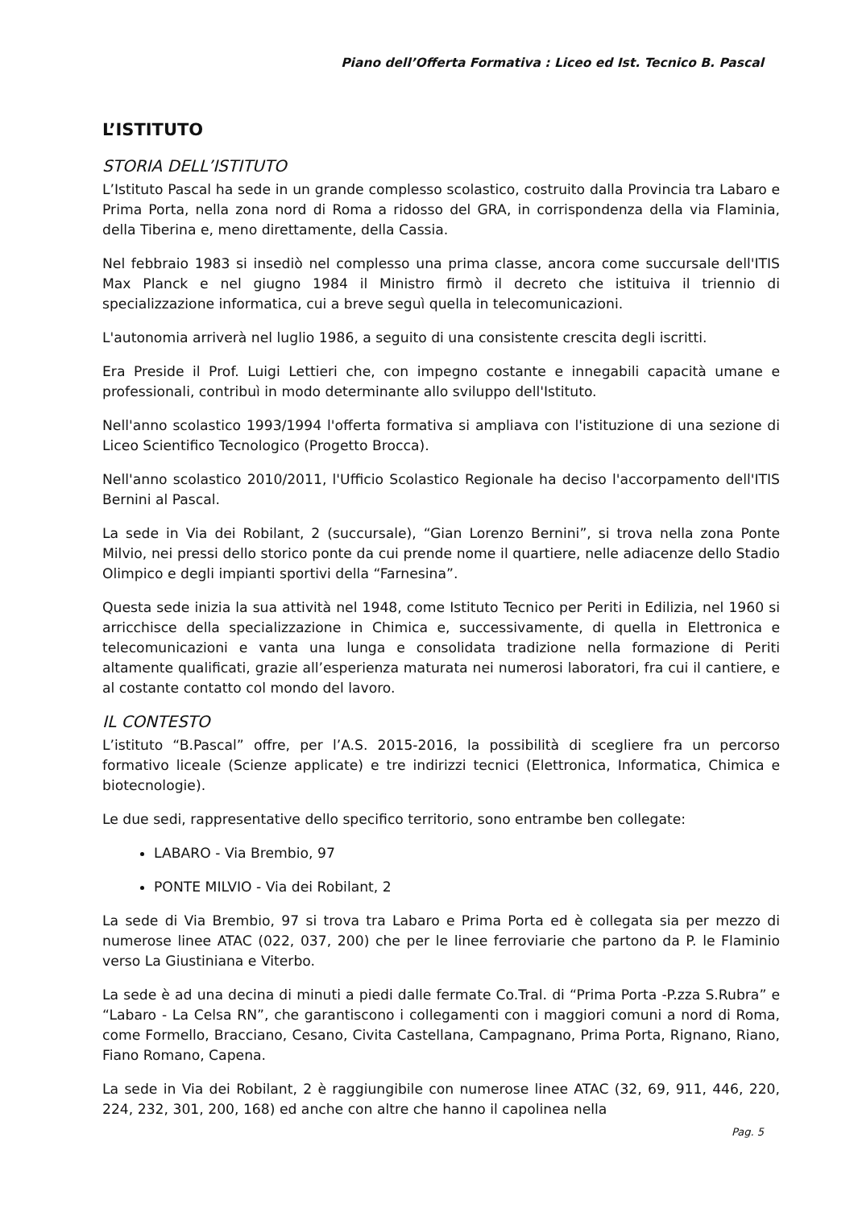Piano dell’Offerta Formativa : Liceo ed Ist. Tecnico B. Pascal
L’ISTITUTO
STORIA DELL’ISTITUTO
L’Istituto Pascal ha sede in un grande complesso scolastico, costruito dalla Provincia tra Labaro e Prima Porta, nella zona nord di Roma a ridosso del GRA, in corrispondenza della via Flaminia, della Tiberina e, meno direttamente, della Cassia.
Nel febbraio 1983 si insediò nel complesso una prima classe, ancora come succursale dell'ITIS Max Planck e nel giugno 1984 il Ministro firmò il decreto che istituiva il triennio di specializzazione informatica, cui a breve seguì quella in telecomunicazioni.
L'autonomia arriverà nel luglio 1986, a seguito di una consistente crescita degli iscritti.
Era Preside il Prof. Luigi Lettieri che, con impegno costante e innegabili capacità umane e professionali, contribuì in modo determinante allo sviluppo dell'Istituto.
Nell'anno scolastico 1993/1994 l'offerta formativa si ampliava con l'istituzione di una sezione di Liceo Scientifico Tecnologico (Progetto Brocca).
Nell'anno scolastico 2010/2011, l'Ufficio Scolastico Regionale ha deciso l'accorpamento dell'ITIS Bernini al Pascal.
La sede in Via dei Robilant, 2 (succursale), “Gian Lorenzo Bernini”, si trova nella zona Ponte Milvio, nei pressi dello storico ponte da cui prende nome il quartiere, nelle adiacenze dello Stadio Olimpico e degli impianti sportivi della “Farnesina”.
Questa sede inizia la sua attività nel 1948, come Istituto Tecnico per Periti in Edilizia, nel 1960 si arricchisce della specializzazione in Chimica e, successivamente, di quella in Elettronica e telecomunicazioni e vanta una lunga e consolidata tradizione nella formazione di Periti altamente qualificati, grazie all’esperienza maturata nei numerosi laboratori, fra cui il cantiere, e al costante contatto col mondo del lavoro.
IL CONTESTO
L’istituto “B.Pascal” offre, per l’A.S. 2015-2016, la possibilità di scegliere fra un percorso formativo liceale (Scienze applicate) e tre indirizzi tecnici (Elettronica, Informatica, Chimica e biotecnologie).
Le due sedi, rappresentative dello specifico territorio, sono entrambe ben collegate:
LABARO - Via Brembio, 97
PONTE MILVIO - Via dei Robilant, 2
La sede di Via Brembio, 97 si trova tra Labaro e Prima Porta ed è collegata sia per mezzo di numerose linee ATAC (022, 037, 200) che per le linee ferroviarie che partono da P. le Flaminio verso La Giustiniana e Viterbo.
La sede è ad una decina di minuti a piedi dalle fermate Co.Tral. di “Prima Porta -P.zza S.Rubra” e “Labaro - La Celsa RN”, che garantiscono i collegamenti con i maggiori comuni a nord di Roma, come Formello, Bracciano, Cesano, Civita Castellana, Campagnano, Prima Porta, Rignano, Riano, Fiano Romano, Capena.
La sede in Via dei Robilant, 2 è raggiungibile con numerose linee ATAC (32, 69, 911, 446, 220, 224, 232, 301, 200, 168) ed anche con altre che hanno il capolinea nella
Pag. 5